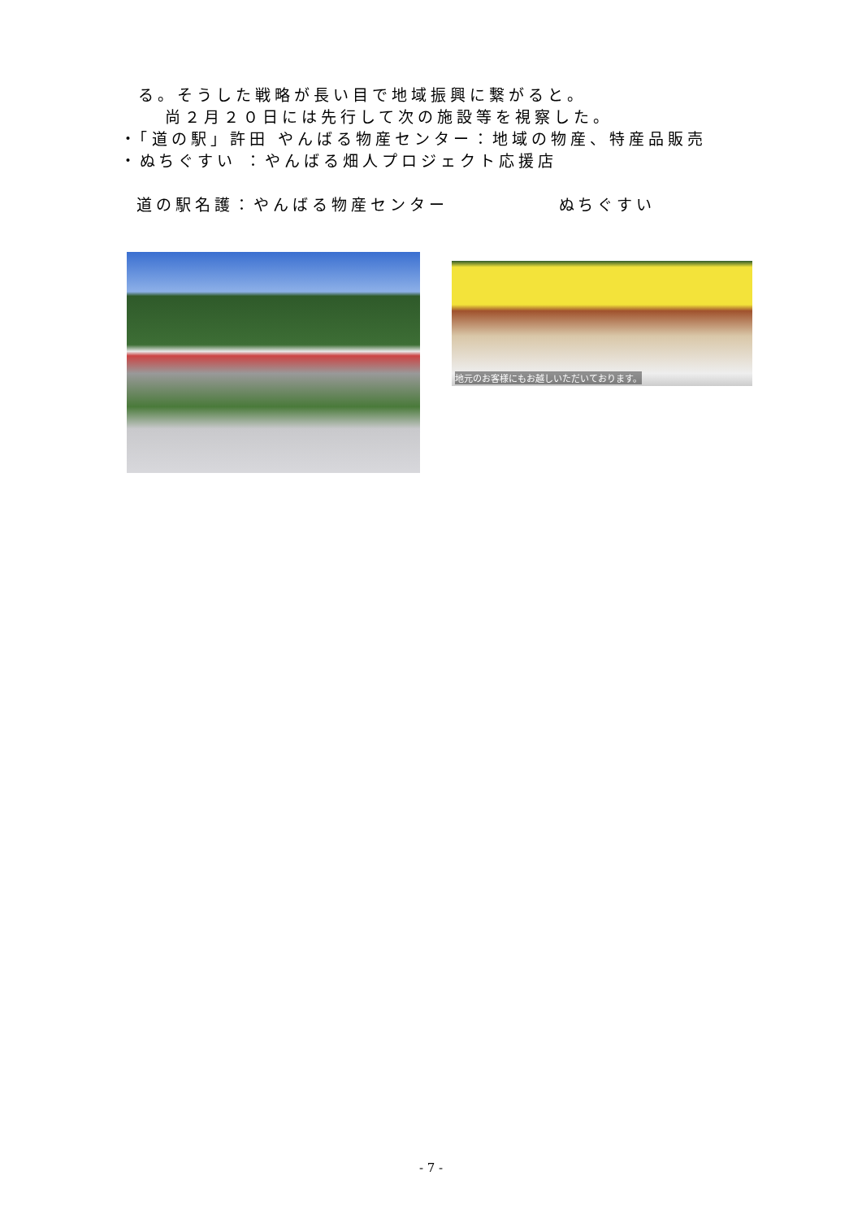る。そうした戦略が長い目で地域振興に繋がると。
尚２月２０日には先行して次の施設等を視察した。
・「道の駅」許田 やんばる物産センター：地域の物産、特産品販売
・ぬちぐすい ：やんばる畑人プロジェクト応援店
道の駅名護：やんばる物産センター ぬちぐすい
地元のお客様にもお越しいただいております。
- 7 -